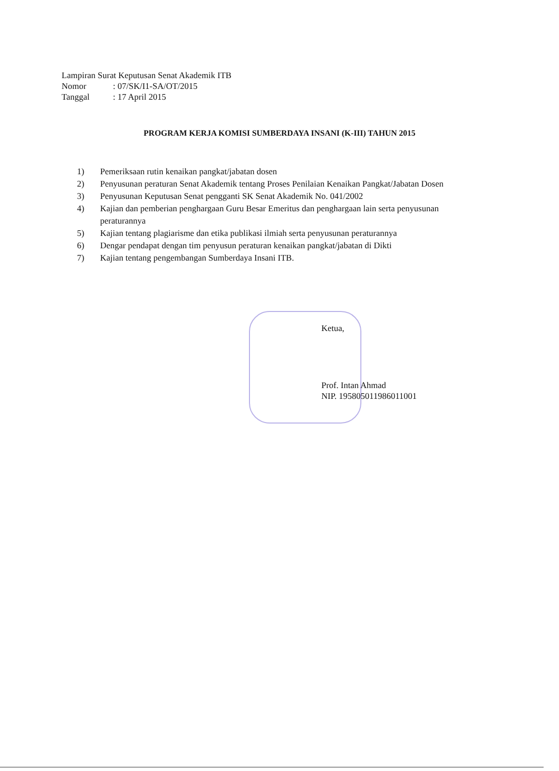Lampiran Surat Keputusan Senat Akademik ITB
Nomor: 07/SK/I1-SA/OT/2015
Tanggal: 17 April 2015
PROGRAM KERJA KOMISI SUMBERDAYA INSANI (K-III) TAHUN 2015
1) Pemeriksaan rutin kenaikan pangkat/jabatan dosen
2) Penyusunan peraturan Senat Akademik tentang Proses Penilaian Kenaikan Pangkat/Jabatan Dosen
3) Penyusunan Keputusan Senat pengganti SK Senat Akademik No. 041/2002
4) Kajian dan pemberian penghargaan Guru Besar Emeritus dan penghargaan lain serta penyusunan peraturannya
5) Kajian tentang plagiarisme dan etika publikasi ilmiah serta penyusunan peraturannya
6) Dengar pendapat dengan tim penyusun peraturan kenaikan pangkat/jabatan di Dikti
7) Kajian tentang pengembangan Sumberdaya Insani ITB.
Ketua,
Prof. Intan Ahmad
NIP. 195805011986011001